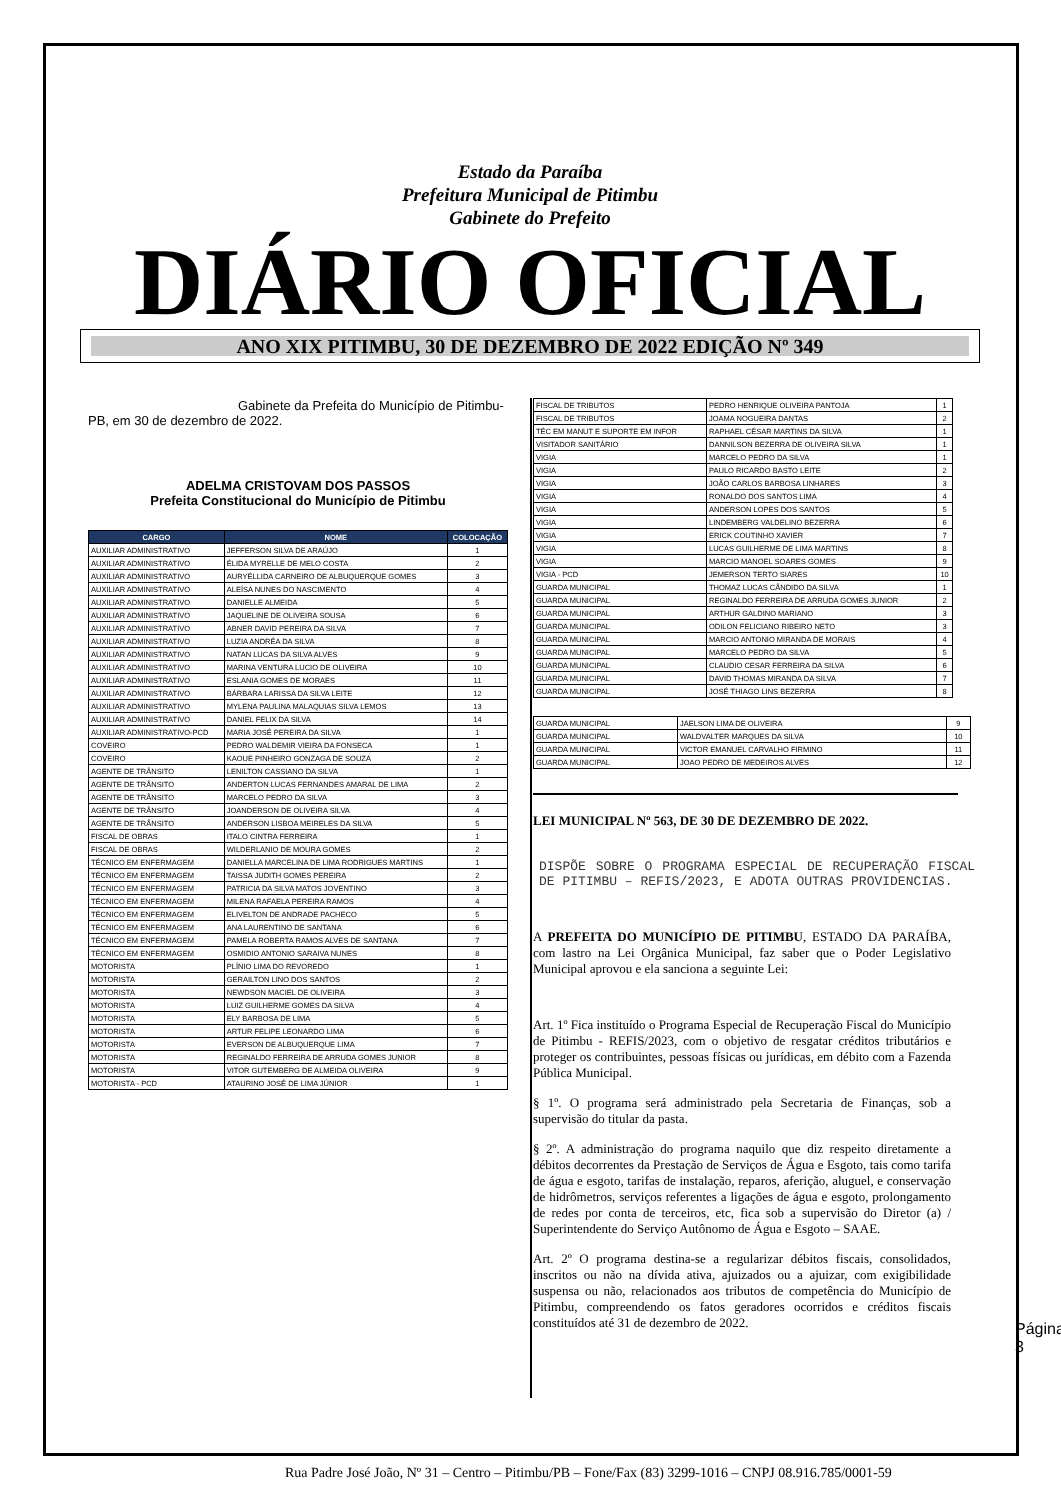Estado da Paraíba
Prefeitura Municipal de Pitimbu
Gabinete do Prefeito
DIÁRIO OFICIAL
ANO XIX PITIMBU, 30 DE DEZEMBRO DE 2022 EDIÇÃO Nº 349
Gabinete da Prefeita do Município de Pitimbu-PB, em 30 de dezembro de 2022.
ADELMA CRISTOVAM DOS PASSOS
Prefeita Constitucional do Município de Pitimbu
| CARGO | NOME | COLOCAÇÃO |
| --- | --- | --- |
| AUXILIAR ADMINISTRATIVO | JEFFERSON SILVA DE ARAÚJO | 1 |
| AUXILIAR ADMINISTRATIVO | ÉLIDA MYRELLE DE MELO COSTA | 2 |
| AUXILIAR ADMINISTRATIVO | AURYÉLLIDA CARNEIRO DE ALBUQUERQUE GOMES | 3 |
| AUXILIAR ADMINISTRATIVO | ALEÍSA NUNES DO NASCIMENTO | 4 |
| AUXILIAR ADMINISTRATIVO | DANIELLE ALMEIDA | 5 |
| AUXILIAR ADMINISTRATIVO | JAQUELINE DE OLIVEIRA SOUSA | 6 |
| AUXILIAR ADMINISTRATIVO | ABNER DAVID PEREIRA DA SILVA | 7 |
| AUXILIAR ADMINISTRATIVO | LUZIA ANDRÉA DA SILVA | 8 |
| AUXILIAR ADMINISTRATIVO | NATAN LUCAS DA SILVA ALVES | 9 |
| AUXILIAR ADMINISTRATIVO | MARINA VENTURA LUCIO DE OLIVEIRA | 10 |
| AUXILIAR ADMINISTRATIVO | ESLANIA GOMES DE MORAES | 11 |
| AUXILIAR ADMINISTRATIVO | BÁRBARA LARISSA DA SILVA LEITE | 12 |
| AUXILIAR ADMINISTRATIVO | MYLENA PAULINA MALAQUIAS SILVA LEMOS | 13 |
| AUXILIAR ADMINISTRATIVO | DANIEL FELIX DA SILVA | 14 |
| AUXILIAR ADMINISTRATIVO-PCD | MARIA JOSÉ PEREIRA DA SILVA | 1 |
| COVEIRO | PEDRO WALDEMIR VIEIRA DA FONSECA | 1 |
| COVEIRO | KAOUE PINHEIRO GONZAGA DE SOUZA | 2 |
| AGENTE DE TRÂNSITO | LENILTON CASSIANO DA SILVA | 1 |
| AGENTE DE TRÂNSITO | ANDERTON LUCAS FERNANDES AMARAL DE LIMA | 2 |
| AGENTE DE TRÂNSITO | MARCELO PEDRO DA SILVA | 3 |
| AGENTE DE TRÂNSITO | JOANDERSON DE OLIVEIRA SILVA | 4 |
| AGENTE DE TRÂNSITO | ANDERSON LISBOA MEIRELES DA SILVA | 5 |
| FISCAL DE OBRAS | ITALO CINTRA FERREIRA | 1 |
| FISCAL DE OBRAS | WILDERLANIO DE MOURA GOMES | 2 |
| TÉCNICO EM ENFERMAGEM | DANIELLA MARCELINA DE LIMA RODRIGUES MARTINS | 1 |
| TÉCNICO EM ENFERMAGEM | TAISSA JUDITH GOMES PEREIRA | 2 |
| TÉCNICO EM ENFERMAGEM | PATRICIA DA SILVA MATOS JOVENTINO | 3 |
| TÉCNICO EM ENFERMAGEM | MILENA RAFAELA PEREIRA RAMOS | 4 |
| TÉCNICO EM ENFERMAGEM | ELIVELTON DE ANDRADE PACHECO | 5 |
| TÉCNICO EM ENFERMAGEM | ANA LAURENTINO DE SANTANA | 6 |
| TÉCNICO EM ENFERMAGEM | PAMELA ROBERTA RAMOS ALVES DE SANTANA | 7 |
| TÉCNICO EM ENFERMAGEM | OSMIDIO ANTONIO SARAIVA NUNES | 8 |
| MOTORISTA | PLÍNIO LIMA DO REVOREDO | 1 |
| MOTORISTA | GERAILTON LINO DOS SANTOS | 2 |
| MOTORISTA | NEWDSON MACIEL DE OLIVEIRA | 3 |
| MOTORISTA | LUIZ GUILHERME GOMES DA SILVA | 4 |
| MOTORISTA | ELY BARBOSA DE LIMA | 5 |
| MOTORISTA | ARTUR FELIPE LEONARDO LIMA | 6 |
| MOTORISTA | EVERSON DE ALBUQUERQUE LIMA | 7 |
| MOTORISTA | REGINALDO FERREIRA DE ARRUDA GOMES JUNIOR | 8 |
| MOTORISTA | VITOR GUTEMBERG DE ALMEIDA OLIVEIRA | 9 |
| MOTORISTA - PCD | ATAURINO JOSÉ DE LIMA JÚNIOR | 1 |
| FISCAL DE TRIBUTOS | PEDRO HENRIQUE OLIVEIRA PANTOJA | 1 |
| FISCAL DE TRIBUTOS | JOAMA NOGUEIRA DANTAS | 2 |
| TÉC EM MANUT E SUPORTE EM INFOR | RAPHAEL CÉSAR MARTINS DA SILVA | 1 |
| VISITADOR SANITÁRIO | DANNILSON BEZERRA DE OLIVEIRA SILVA | 1 |
| VIGIA | MARCELO PEDRO DA SILVA | 1 |
| VIGIA | PAULO RICARDO BASTO LEITE | 2 |
| VIGIA | JOÃO CARLOS BARBOSA LINHARES | 3 |
| VIGIA | RONALDO DOS SANTOS LIMA | 4 |
| VIGIA | ANDERSON LOPES DOS SANTOS | 5 |
| VIGIA | LINDEMBERG VALDELINO BEZERRA | 6 |
| VIGIA | ERICK COUTINHO XAVIER | 7 |
| VIGIA | LUCAS GUILHERME DE LIMA MARTINS | 8 |
| VIGIA | MARCIO MANOEL SOARES GOMES | 9 |
| VIGIA - PCD | JEMERSON TERTO SIARES | 10 |
| GUARDA MUNICIPAL | THOMAZ LUCAS CÂNDIDO DA SILVA | 1 |
| GUARDA MUNICIPAL | REGINALDO FERREIRA DE ARRUDA GOMES JUNIOR | 2 |
| GUARDA MUNICIPAL | ARTHUR GALDINO MARIANO | 3 |
| GUARDA MUNICIPAL | ODILON FELICIANO RIBEIRO NETO | 3 |
| GUARDA MUNICIPAL | MARCIO ANTONIO MIRANDA DE MORAIS | 4 |
| GUARDA MUNICIPAL | MARCELO PEDRO DA SILVA | 5 |
| GUARDA MUNICIPAL | CLAUDIO CESAR FERREIRA DA SILVA | 6 |
| GUARDA MUNICIPAL | DAVID THOMAS MIRANDA DA SILVA | 7 |
| GUARDA MUNICIPAL | JOSÉ THIAGO LINS BEZERRA | 8 |
| GUARDA MUNICIPAL | JAELSON LIMA DE OLIVEIRA | 9 |
| GUARDA MUNICIPAL | WALDVALTER MARQUES DA SILVA | 10 |
| GUARDA MUNICIPAL | VICTOR EMANUEL CARVALHO FIRMINO | 11 |
| GUARDA MUNICIPAL | JOAO PEDRO DE MEDEIROS ALVES | 12 |
LEI MUNICIPAL Nº 563, DE 30 DE DEZEMBRO DE 2022.
DISPÕE SOBRE O PROGRAMA ESPECIAL DE RECUPERAÇÃO FISCAL DE PITIMBU – REFIS/2023, E ADOTA OUTRAS PROVIDENCIAS.
A PREFEITA DO MUNICÍPIO DE PITIMBU, ESTADO DA PARAÍBA, com lastro na Lei Orgânica Municipal, faz saber que o Poder Legislativo Municipal aprovou e ela sanciona a seguinte Lei:
Art. 1º Fica instituído o Programa Especial de Recuperação Fiscal do Município de Pitimbu - REFIS/2023, com o objetivo de resgatar créditos tributários e proteger os contribuintes, pessoas físicas ou jurídicas, em débito com a Fazenda Pública Municipal.
§ 1º. O programa será administrado pela Secretaria de Finanças, sob a supervisão do titular da pasta.
§ 2º. A administração do programa naquilo que diz respeito diretamente a débitos decorrentes da Prestação de Serviços de Água e Esgoto, tais como tarifa de água e esgoto, tarifas de instalação, reparos, aferição, aluguel, e conservação de hidrômetros, serviços referentes a ligações de água e esgoto, prolongamento de redes por conta de terceiros, etc, fica sob a supervisão do Diretor (a) / Superintendente do Serviço Autônomo de Água e Esgoto – SAAE.
Art. 2º O programa destina-se a regularizar débitos fiscais, consolidados, inscritos ou não na dívida ativa, ajuizados ou a ajuizar, com exigibilidade suspensa ou não, relacionados aos tributos de competência do Município de Pitimbu, compreendendo os fatos geradores ocorridos e créditos fiscais constituídos até 31 de dezembro de 2022.
Página 3
Rua Padre José João, Nº 31 – Centro – Pitimbu/PB – Fone/Fax (83) 3299-1016 – CNPJ 08.916.785/0001-59